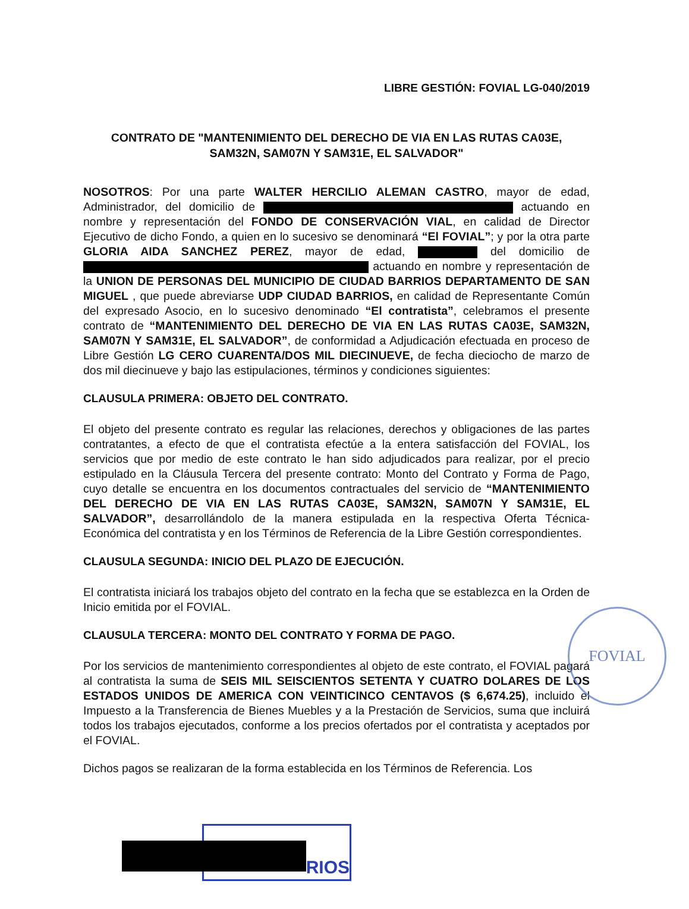LIBRE GESTIÓN: FOVIAL LG-040/2019
CONTRATO DE "MANTENIMIENTO DEL DERECHO DE VIA EN LAS RUTAS CA03E, SAM32N, SAM07N Y SAM31E, EL SALVADOR"
NOSOTROS: Por una parte WALTER HERCILIO ALEMAN CASTRO, mayor de edad, Administrador, del domicilio de actuando en nombre y representación del FONDO DE CONSERVACIÓN VIAL, en calidad de Director Ejecutivo de dicho Fondo, a quien en lo sucesivo se denominará “El FOVIAL”; y por la otra parte GLORIA AIDA SANCHEZ PEREZ, mayor de edad, del domicilio de actuando en nombre y representación de la UNION DE PERSONAS DEL MUNICIPIO DE CIUDAD BARRIOS DEPARTAMENTO DE SAN MIGUEL , que puede abreviarse UDP CIUDAD BARRIOS, en calidad de Representante Común del expresado Asocio, en lo sucesivo denominado “El contratista”, celebramos el presente contrato de “MANTENIMIENTO DEL DERECHO DE VIA EN LAS RUTAS CA03E, SAM32N, SAM07N Y SAM31E, EL SALVADOR”, de conformidad a Adjudicación efectuada en proceso de Libre Gestión LG CERO CUARENTA/DOS MIL DIECINUEVE, de fecha dieciocho de marzo de dos mil diecinueve y bajo las estipulaciones, términos y condiciones siguientes:
CLAUSULA PRIMERA: OBJETO DEL CONTRATO.
El objeto del presente contrato es regular las relaciones, derechos y obligaciones de las partes contratantes, a efecto de que el contratista efectúe a la entera satisfacción del FOVIAL, los servicios que por medio de este contrato le han sido adjudicados para realizar, por el precio estipulado en la Cláusula Tercera del presente contrato: Monto del Contrato y Forma de Pago, cuyo detalle se encuentra en los documentos contractuales del servicio de “MANTENIMIENTO DEL DERECHO DE VIA EN LAS RUTAS CA03E, SAM32N, SAM07N Y SAM31E, EL SALVADOR”, desarrollándolo de la manera estipulada en la respectiva Oferta Técnica- Económica del contratista y en los Términos de Referencia de la Libre Gestión correspondientes.
CLAUSULA SEGUNDA: INICIO DEL PLAZO DE EJECUCIÓN.
El contratista iniciará los trabajos objeto del contrato en la fecha que se establezca en la Orden de Inicio emitida por el FOVIAL.
CLAUSULA TERCERA: MONTO DEL CONTRATO Y FORMA DE PAGO.
Por los servicios de mantenimiento correspondientes al objeto de este contrato, el FOVIAL pagará al contratista la suma de SEIS MIL SEISCIENTOS SETENTA Y CUATRO DOLARES DE LOS ESTADOS UNIDOS DE AMERICA CON VEINTICINCO CENTAVOS ($ 6,674.25), incluido el Impuesto a la Transferencia de Bienes Muebles y a la Prestación de Servicios, suma que incluirá todos los trabajos ejecutados, conforme a los precios ofertados por el contratista y aceptados por el FOVIAL.
Dichos pagos se realizaran de la forma establecida en los Términos de Referencia. Los
FOVIAL
RIOS